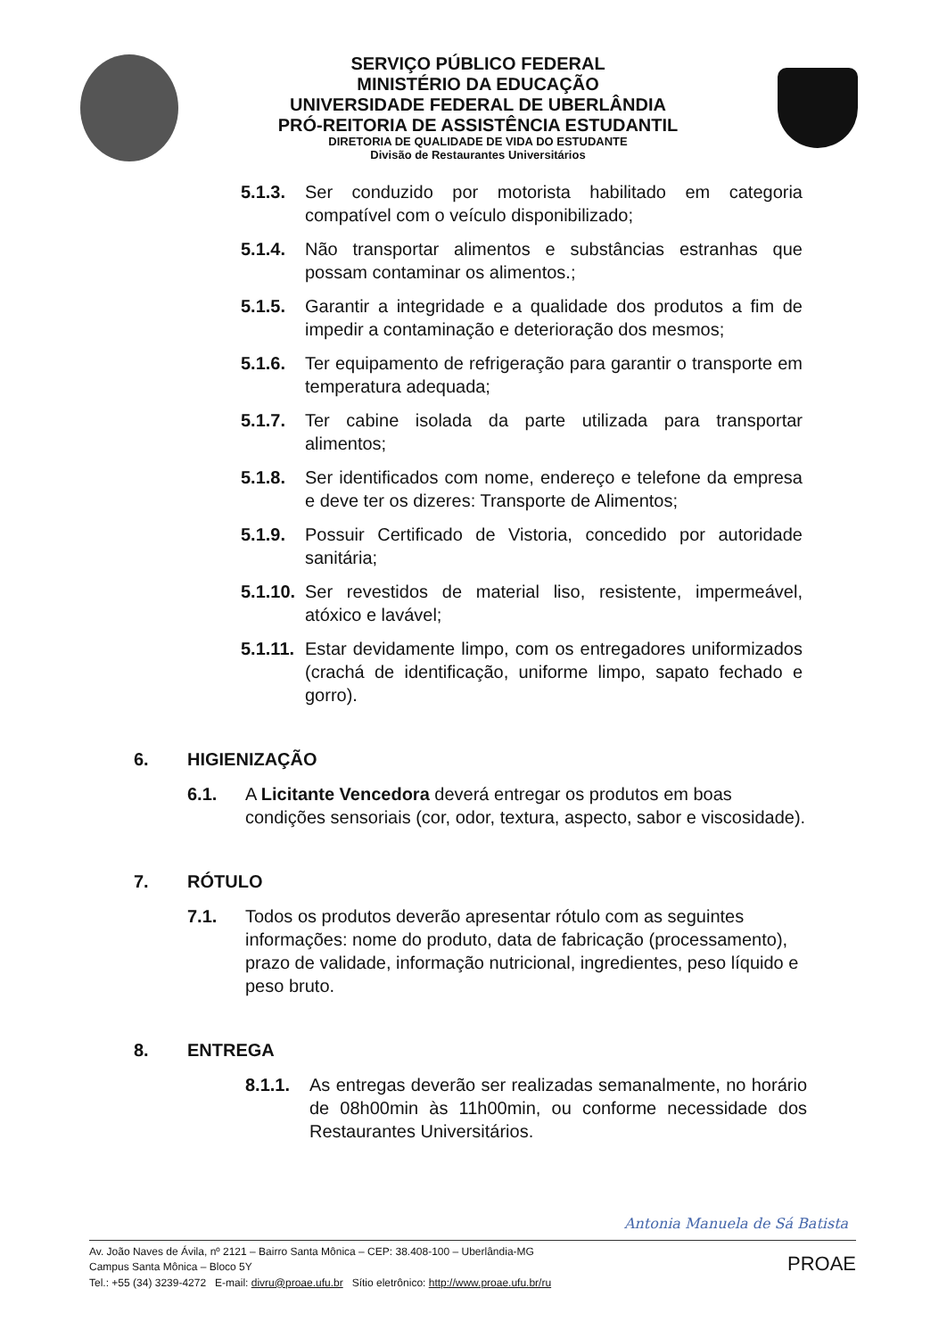SERVIÇO PÚBLICO FEDERAL
MINISTÉRIO DA EDUCAÇÃO
UNIVERSIDADE FEDERAL DE UBERLÂNDIA
PRÓ-REITORIA DE ASSISTÊNCIA ESTUDANTIL
DIRETORIA DE QUALIDADE DE VIDA DO ESTUDANTE
Divisão de Restaurantes Universitários
5.1.3. Ser conduzido por motorista habilitado em categoria compatível com o veículo disponibilizado;
5.1.4. Não transportar alimentos e substâncias estranhas que possam contaminar os alimentos.;
5.1.5. Garantir a integridade e a qualidade dos produtos a fim de impedir a contaminação e deterioração dos mesmos;
5.1.6. Ter equipamento de refrigeração para garantir o transporte em temperatura adequada;
5.1.7. Ter cabine isolada da parte utilizada para transportar alimentos;
5.1.8. Ser identificados com nome, endereço e telefone da empresa e deve ter os dizeres: Transporte de Alimentos;
5.1.9. Possuir Certificado de Vistoria, concedido por autoridade sanitária;
5.1.10. Ser revestidos de material liso, resistente, impermeável, atóxico e lavável;
5.1.11. Estar devidamente limpo, com os entregadores uniformizados (crachá de identificação, uniforme limpo, sapato fechado e gorro).
6. HIGIENIZAÇÃO
6.1. A Licitante Vencedora deverá entregar os produtos em boas condições sensoriais (cor, odor, textura, aspecto, sabor e viscosidade).
7. RÓTULO
7.1. Todos os produtos deverão apresentar rótulo com as seguintes informações: nome do produto, data de fabricação (processamento), prazo de validade, informação nutricional, ingredientes, peso líquido e peso bruto.
8. ENTREGA
8.1.1. As entregas deverão ser realizadas semanalmente, no horário de 08h00min às 11h00min, ou conforme necessidade dos Restaurantes Universitários.
Antonia Manuela de Sá Batista
Av. João Naves de Ávila, nº 2121 – Bairro Santa Mônica – CEP: 38.408-100 – Uberlândia-MG
Campus Santa Mônica – Bloco 5Y
Tel.: +55 (34) 3239-4272 E-mail: divru@proae.ufu.br Sítio eletrônico: http://www.proae.ufu.br/ru
PROAE